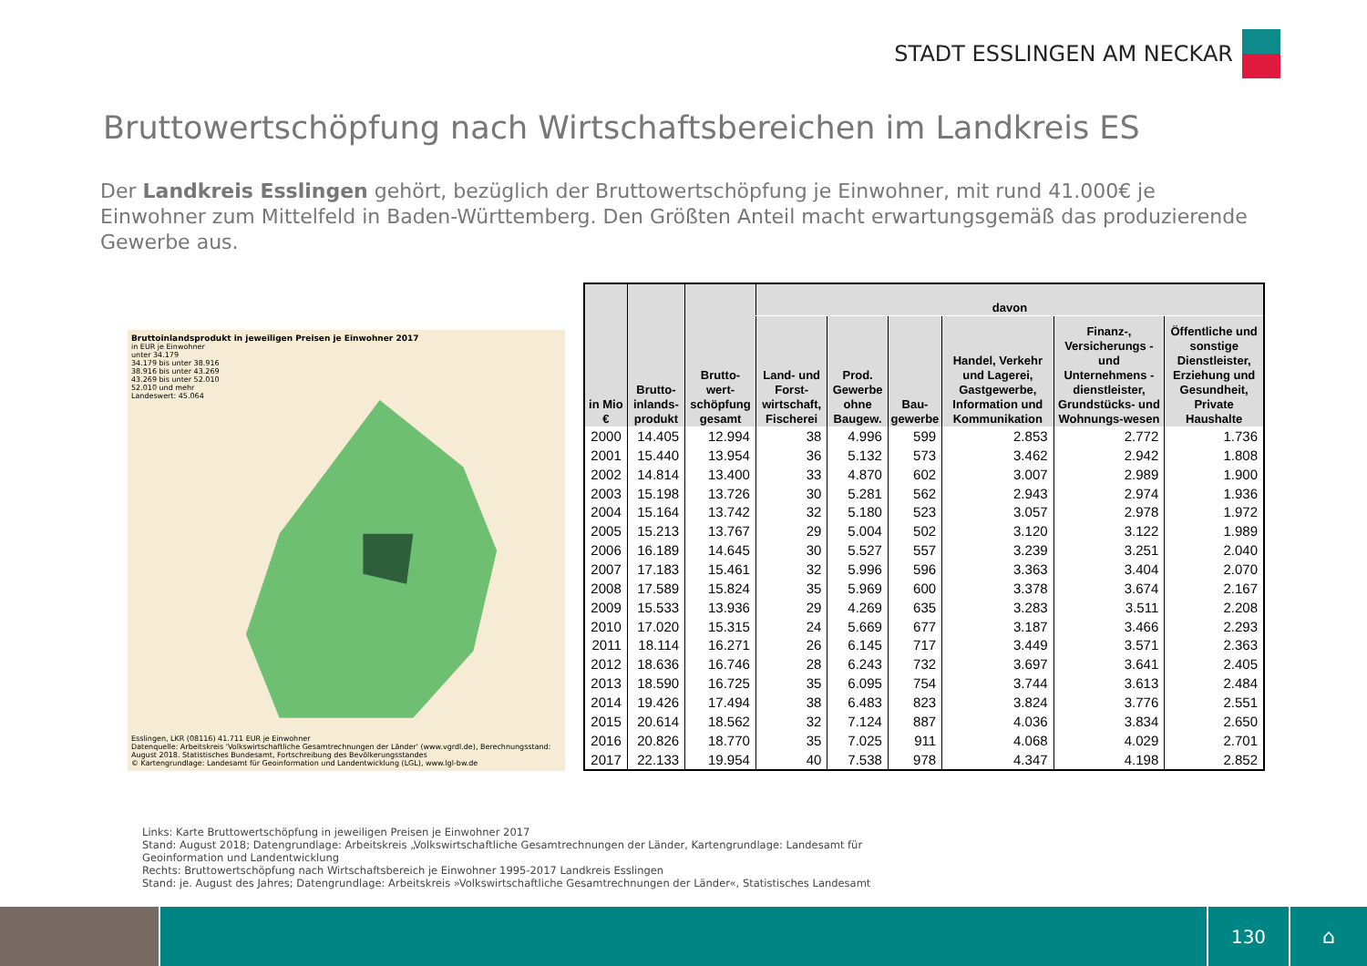STADT ESSLINGEN AM NECKAR
Bruttowertschöpfung nach Wirtschaftsbereichen im Landkreis ES
Der Landkreis Esslingen gehört, bezüglich der Bruttowertschöpfung je Einwohner, mit rund 41.000€ je Einwohner zum Mittelfeld in Baden-Württemberg. Den Größten Anteil macht erwartungsgemäß das produzierende Gewerbe aus.
Bruttoinlandsprodukt in jeweiligen Preisen je Einwohner 2017
in EUR je Einwohner
unter 34.179
34.179 bis unter 38.916
38.916 bis unter 43.269
43.269 bis unter 52.010
52.010 und mehr
Landeswert: 45.064
Esslingen, LKR (08116) 41.711 EUR je Einwohner
Datenquelle: Arbeitskreis 'Volkswirtschaftliche Gesamtrechnungen der Länder' (www.vgrdl.de), Berechnungsstand: August 2018. Statistisches Bundesamt, Fortschreibung des Bevölkerungsstandes
© Kartengrundlage: Landesamt für Geoinformation und Landentwicklung (LGL), www.lgl-bw.de
| in Mio € | Brutto-inlands-produkt | Brutto-wert-schöpfung gesamt | davon | | | | | |
| --- | --- | --- | --- | --- | --- | --- | --- | --- |
| | | | Land- und Forst-wirtschaft, Fischerei | Prod. Gewerbe ohne Baugew. | Bau-gewerbe | Handel, Verkehr und Lagerei, Gastgewerbe, Information und Kommunikation | Finanz-, Versicherungs - und Unternehmens -dienstleister, Grundstücks- und Wohnungs-wesen | Öffentliche und sonstige Dienstleister, Erziehung und Gesundheit, Private Haushalte |
| 2000 | 14.405 | 12.994 | 38 | 4.996 | 599 | 2.853 | 2.772 | 1.736 |
| 2001 | 15.440 | 13.954 | 36 | 5.132 | 573 | 3.462 | 2.942 | 1.808 |
| 2002 | 14.814 | 13.400 | 33 | 4.870 | 602 | 3.007 | 2.989 | 1.900 |
| 2003 | 15.198 | 13.726 | 30 | 5.281 | 562 | 2.943 | 2.974 | 1.936 |
| 2004 | 15.164 | 13.742 | 32 | 5.180 | 523 | 3.057 | 2.978 | 1.972 |
| 2005 | 15.213 | 13.767 | 29 | 5.004 | 502 | 3.120 | 3.122 | 1.989 |
| 2006 | 16.189 | 14.645 | 30 | 5.527 | 557 | 3.239 | 3.251 | 2.040 |
| 2007 | 17.183 | 15.461 | 32 | 5.996 | 596 | 3.363 | 3.404 | 2.070 |
| 2008 | 17.589 | 15.824 | 35 | 5.969 | 600 | 3.378 | 3.674 | 2.167 |
| 2009 | 15.533 | 13.936 | 29 | 4.269 | 635 | 3.283 | 3.511 | 2.208 |
| 2010 | 17.020 | 15.315 | 24 | 5.669 | 677 | 3.187 | 3.466 | 2.293 |
| 2011 | 18.114 | 16.271 | 26 | 6.145 | 717 | 3.449 | 3.571 | 2.363 |
| 2012 | 18.636 | 16.746 | 28 | 6.243 | 732 | 3.697 | 3.641 | 2.405 |
| 2013 | 18.590 | 16.725 | 35 | 6.095 | 754 | 3.744 | 3.613 | 2.484 |
| 2014 | 19.426 | 17.494 | 38 | 6.483 | 823 | 3.824 | 3.776 | 2.551 |
| 2015 | 20.614 | 18.562 | 32 | 7.124 | 887 | 4.036 | 3.834 | 2.650 |
| 2016 | 20.826 | 18.770 | 35 | 7.025 | 911 | 4.068 | 4.029 | 2.701 |
| 2017 | 22.133 | 19.954 | 40 | 7.538 | 978 | 4.347 | 4.198 | 2.852 |
Links: Karte Bruttowertschöpfung in jeweiligen Preisen je Einwohner 2017
Stand: August 2018; Datengrundlage: Arbeitskreis „Volkswirtschaftliche Gesamtrechnungen der Länder, Kartengrundlage: Landesamt für
Geoinformation und Landentwicklung
Rechts: Bruttowertschöpfung nach Wirtschaftsbereich je Einwohner 1995-2017 Landkreis Esslingen
Stand: je. August des Jahres; Datengrundlage: Arbeitskreis »Volkswirtschaftliche Gesamtrechnungen der Länder«, Statistisches Landesamt
130 ⌂